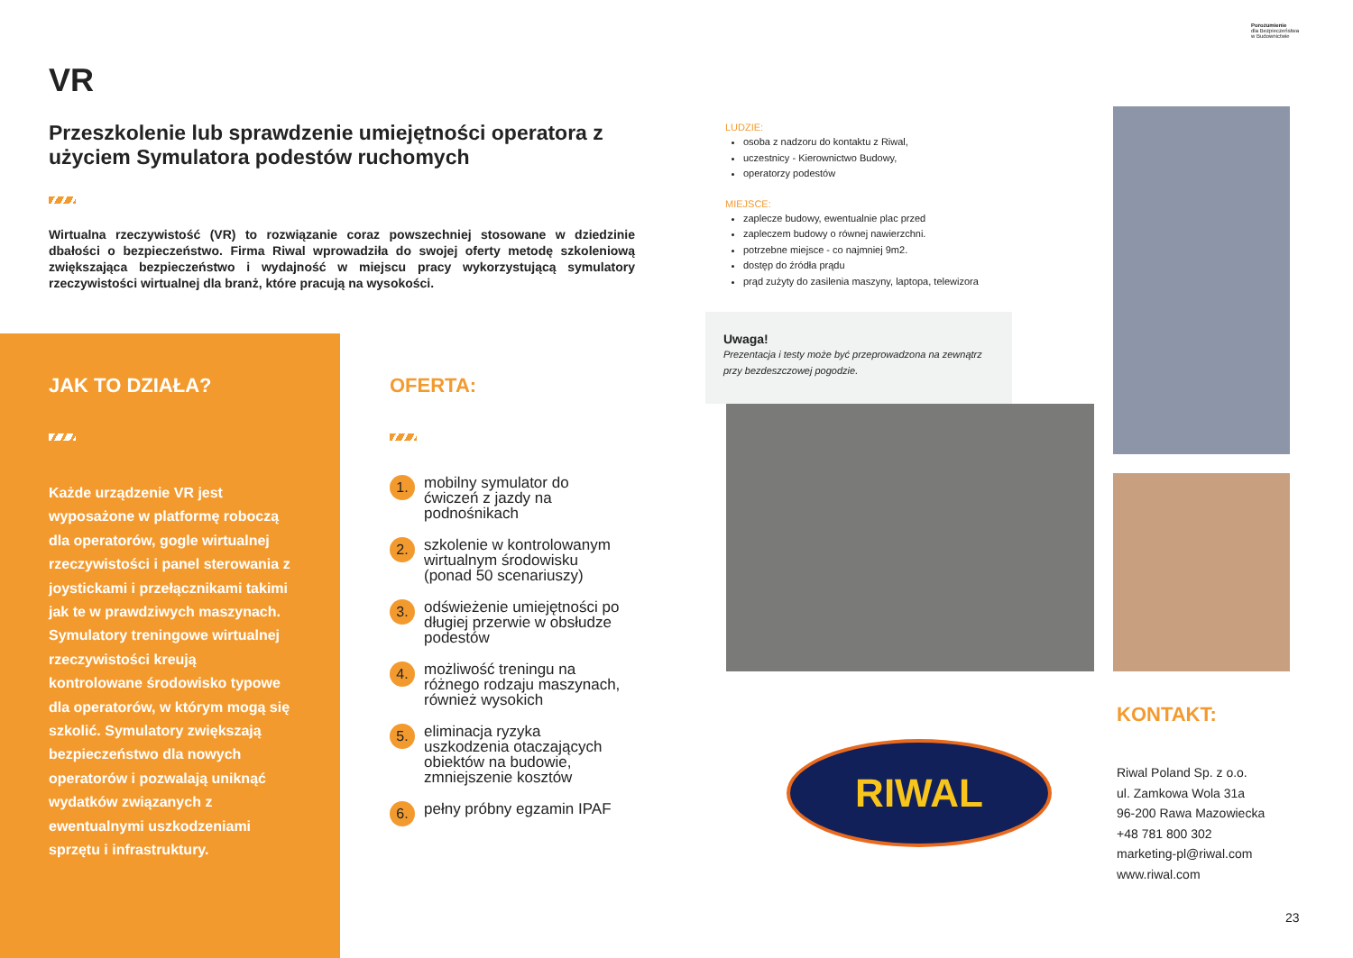Porozumienie
dla Bezpieczeństwa
w Budownictwie
VR
Przeszkolenie lub sprawdzenie umiejętności operatora z użyciem Symulatora podestów ruchomych
Wirtualna rzeczywistość (VR) to rozwiązanie coraz powszechniej stosowane w dziedzinie dbałości o bezpieczeństwo. Firma Riwal wprowadziła do swojej oferty metodę szkoleniową zwiększająca bezpieczeństwo i wydajność w miejscu pracy wykorzystującą symulatory rzeczywistości wirtualnej dla branż, które pracują na wysokości.
JAK TO DZIAŁA?
Każde urządzenie VR jest wyposażone w platformę roboczą dla operatorów, gogle wirtualnej rzeczywistości i panel sterowania z joystickami i przełącznikami takimi jak te w prawdziwych maszynach. Symulatory treningowe wirtualnej rzeczywistości kreują kontrolowane środowisko typowe dla operatorów, w którym mogą się szkolić. Symulatory zwiększają bezpieczeństwo dla nowych operatorów i pozwalają uniknąć wydatków związanych z ewentualnymi uszkodzeniami sprzętu i infrastruktury.
OFERTA:
1. mobilny symulator do ćwiczeń z jazdy na podnośnikach
2. szkolenie w kontrolowanym wirtualnym środowisku (ponad 50 scenariuszy)
3. odświeżenie umiejętności po długiej przerwie w obsłudze podestów
4. możliwość treningu na różnego rodzaju maszynach, również wysokich
5. eliminacja ryzyka uszkodzenia otaczających obiektów na budowie, zmniejszenie kosztów
6. pełny próbny egzamin IPAF
LUDZIE:
osoba z nadzoru do kontaktu z Riwal,
uczestnicy - Kierownictwo Budowy,
operatorzy podestów
MIEJSCE:
zaplecze budowy, ewentualnie plac przed
zapleczem budowy o równej nawierzchni.
potrzebne miejsce - co najmniej 9m2.
dostęp do źródła prądu
prąd zużyty do zasilenia maszyny, laptopa, telewizora
Uwaga!
Prezentacja i testy może być przeprowadzona na zewnątrz przy bezdeszczowej pogodzie.
RIWAL
KONTAKT:
Riwal Poland Sp. z o.o.
ul. Zamkowa Wola 31a
96-200 Rawa Mazowiecka
+48 781 800 302
marketing-pl@riwal.com
www.riwal.com
23